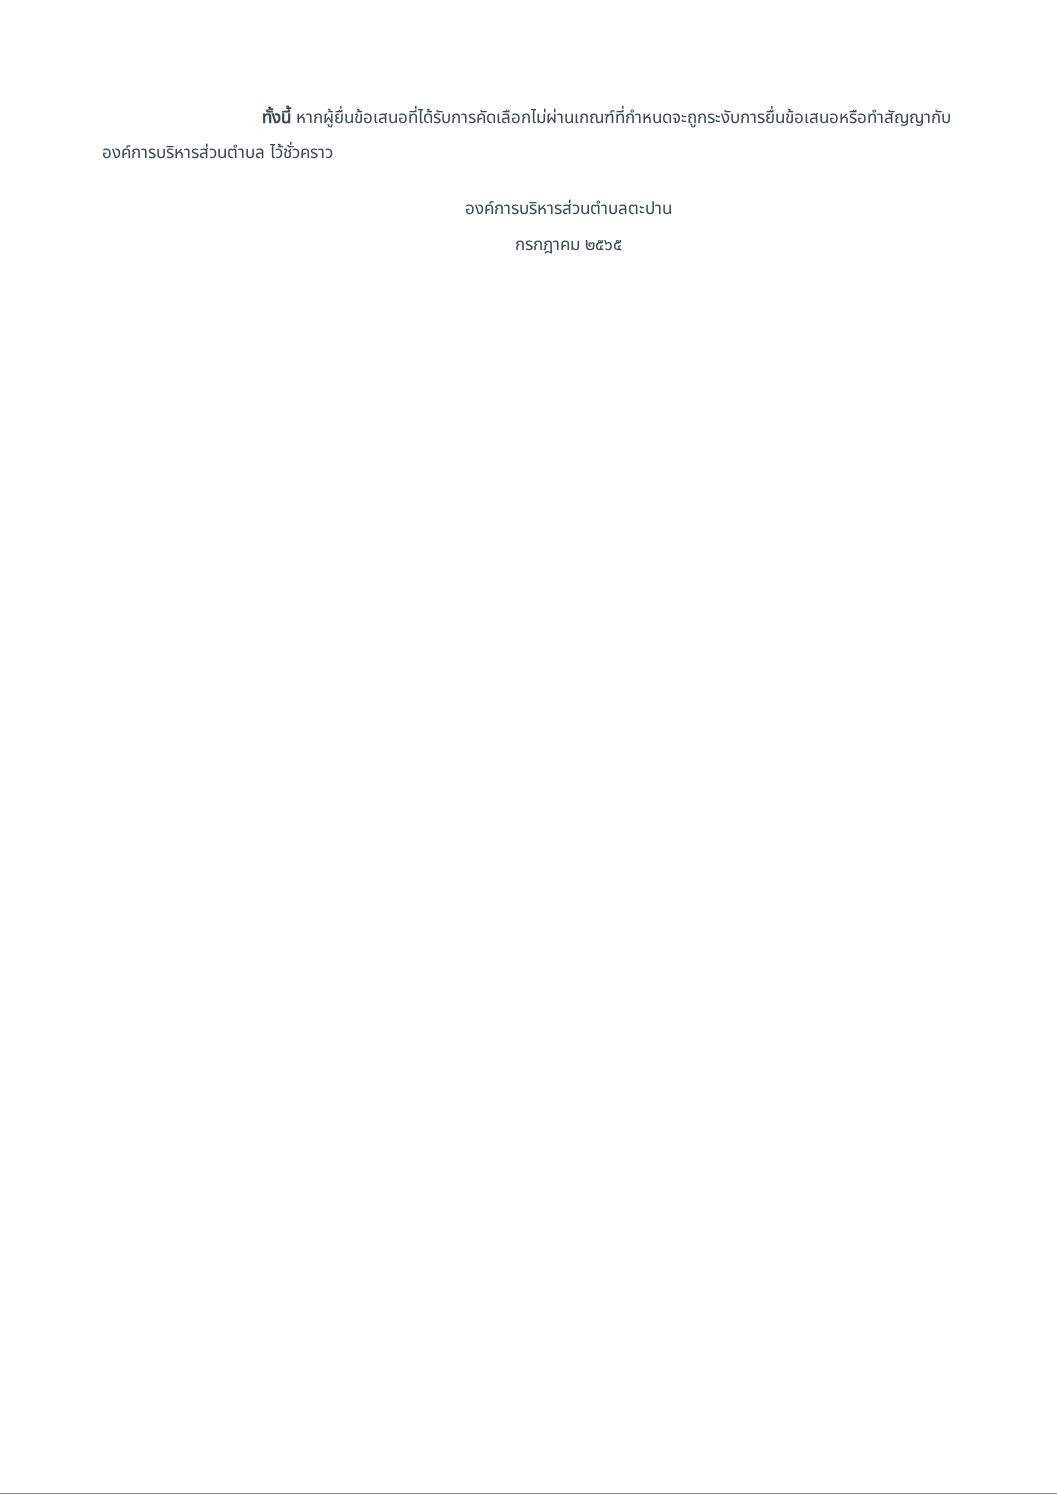ทั้งนี้ หากผู้ยื่นข้อเสนอที่ได้รับการคัดเลือกไม่ผ่านเกณฑ์ที่กำหนดจะถูกระงับการยื่นข้อเสนอหรือทำสัญญากับองค์การบริหารส่วนตำบล ไว้ชั่วคราว
องค์การบริหารส่วนตำบลตะปาน
กรกฎาคม ๒๕๖๕